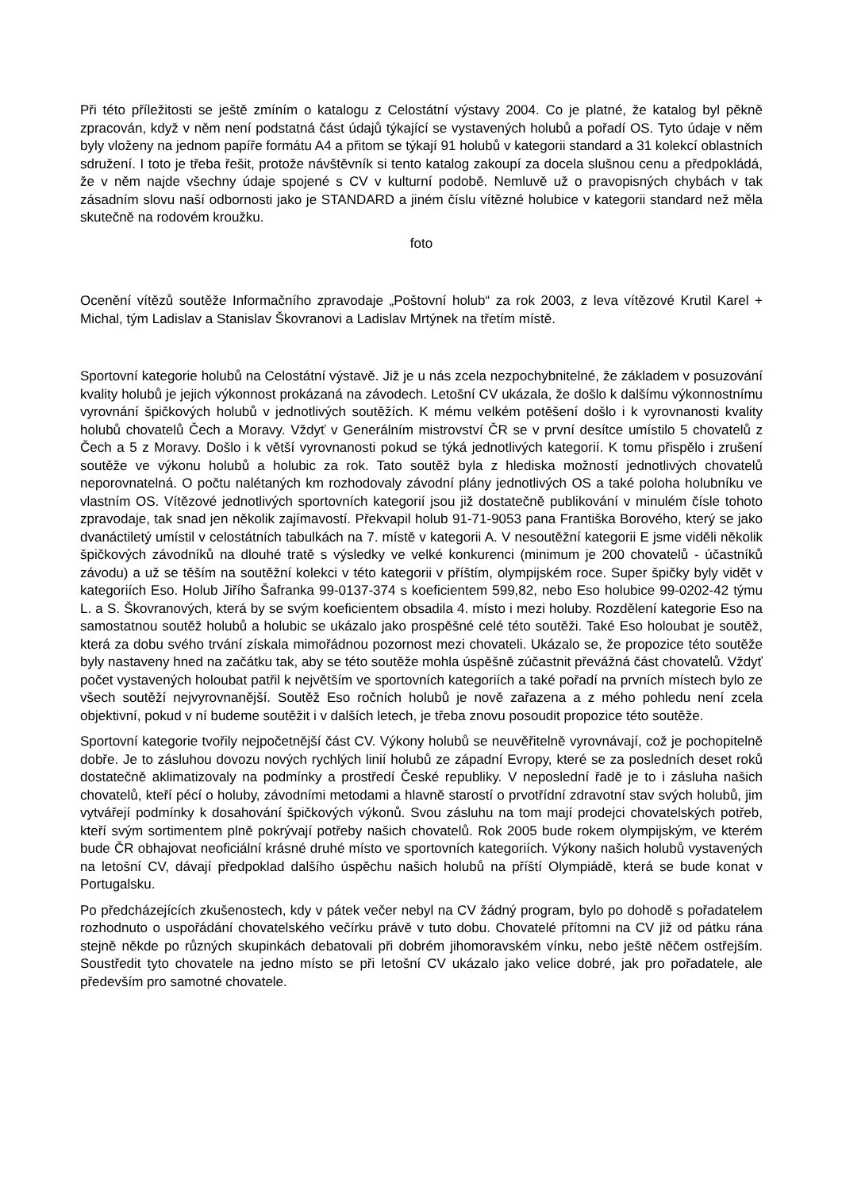Při této příležitosti se ještě zmíním o katalogu z Celostátní výstavy 2004. Co je platné, že katalog byl pěkně zpracován, když v něm není podstatná část údajů týkající se vystavených holubů a pořadí OS. Tyto údaje v něm byly vloženy na jednom papíře formátu A4 a přitom se týkají 91 holubů v kategorii standard a 31 kolekcí oblastních sdružení. I toto je třeba řešit, protože návštěvník si tento katalog zakoupí za docela slušnou cenu a předpokládá, že v něm najde všechny údaje spojené s CV v kulturní podobě. Nemluvě už o pravopisných chybách v tak zásadním slovu naší odbornosti jako je STANDARD a jiném číslu vítězné holubice v kategorii standard než měla skutečně na rodovém kroužku.
foto
Ocenění vítězů soutěže Informačního zpravodaje „Poštovní holub“ za rok 2003, z leva vítězové Krutil Karel + Michal, tým Ladislav a Stanislav Škovranovi a Ladislav Mrtýnek na třetím místě.
Sportovní kategorie holubů na Celostátní výstavě. Již je u nás zcela nezpochybnitelné, že základem v posuzování kvality holubů je jejich výkonnost prokázaná na závodech. Letošní CV ukázala, že došlo k dalšímu výkonnostnímu vyrovnání špičkových holubů v jednotlivých soutěžích. K mému velkém potěšení došlo i k vyrovnanosti kvality holubů chovatelů Čech a Moravy. Vždyť v Generálním mistrovství ČR se v první desítce umístilo 5 chovatelů z Čech a 5 z Moravy. Došlo i k větší vyrovnanosti pokud se týká jednotlivých kategorií. K tomu přispělo i zrušení soutěže ve výkonu holubů a holubic za rok. Tato soutěž byla z hlediska možností jednotlivých chovatelů neporovnatelná. O počtu nalétaných km rozhodovaly závodní plány jednotlivých OS a také poloha holubníku ve vlastním OS. Vítězové jednotlivých sportovních kategorií jsou již dostatečně publikování v minulém čísle tohoto zpravodaje, tak snad jen několik zajímavostí. Překvapil holub 91-71-9053 pana Františka Borového, který se jako dvanáctiletý umístil v celostátních tabulkách na 7. místě v kategorii A. V nesoutěžní kategorii E jsme viděli několik špičkových závodníků na dlouhé tratě s výsledky ve velké konkurenci (minimum je 200 chovatelů - účastníků závodu) a už se těším na soutěžní kolekci v této kategorii v příštím, olympijském roce. Super špičky byly vidět v kategoriích Eso. Holub Jiřího Šafranka 99-0137-374 s koeficientem 599,82, nebo Eso holubice 99-0202-42 týmu L. a S. Škovranových, která by se svým koeficientem obsadila 4. místo i mezi holuby. Rozdělení kategorie Eso na samostatnou soutěž holubů a holubic se ukázalo jako prospěšné celé této soutěži. Také Eso holoubat je soutěž, která za dobu svého trvání získala mimořádnou pozornost mezi chovateli. Ukázalo se, že propozice této soutěže byly nastaveny hned na začátku tak, aby se této soutěže mohla úspěšně zúčastnit převážná část chovatelů. Vždyť počet vystavených holoubat patřil k největším ve sportovních kategoriích a také pořadí na prvních místech bylo ze všech soutěží nejvyrovnanější. Soutěž Eso ročních holubů je nově zařazena a z mého pohledu není zcela objektivní, pokud v ní budeme soutěžit i v dalších letech, je třeba znovu posoudit propozice této soutěže.
Sportovní kategorie tvořily nejpočetnější část CV. Výkony holubů se neuvěřitelně vyrovnávají, což je pochopitelně dobře. Je to zásluhou dovozu nových rychlých linií holubů ze západní Evropy, které se za posledních deset roků dostatečně aklimatizovaly na podmínky a prostředí České republiky. V neposlední řadě je to i zásluha našich chovatelů, kteří pécí o holuby, závodními metodami a hlavně starostí o prvotřídní zdravotní stav svých holubů, jim vytvářejí podmínky k dosahování špičkových výkonů. Svou zásluhu na tom mají prodejci chovatelských potřeb, kteří svým sortimentem plně pokrývají potřeby našich chovatelů. Rok 2005 bude rokem olympijským, ve kterém bude ČR obhajovat neoficiální krásné druhé místo ve sportovních kategoriích. Výkony našich holubů vystavených na letošní CV, dávají předpoklad dalšího úspěchu našich holubů na příští Olympiádě, která se bude konat v Portugalsku.
Po předcházejících zkušenostech, kdy v pátek večer nebyl na CV žádný program, bylo po dohodě s pořadatelem rozhodnuto o uspořádání chovatelského večírku právě v tuto dobu. Chovatelé přítomni na CV již od pátku rána stejně někde po různých skupinkách debatovali při dobrém jihomoravském vínku, nebo ještě něčem ostřejším. Soustředit tyto chovatele na jedno místo se při letošní CV ukázalo jako velice dobré, jak pro pořadatele, ale především pro samotné chovatele.